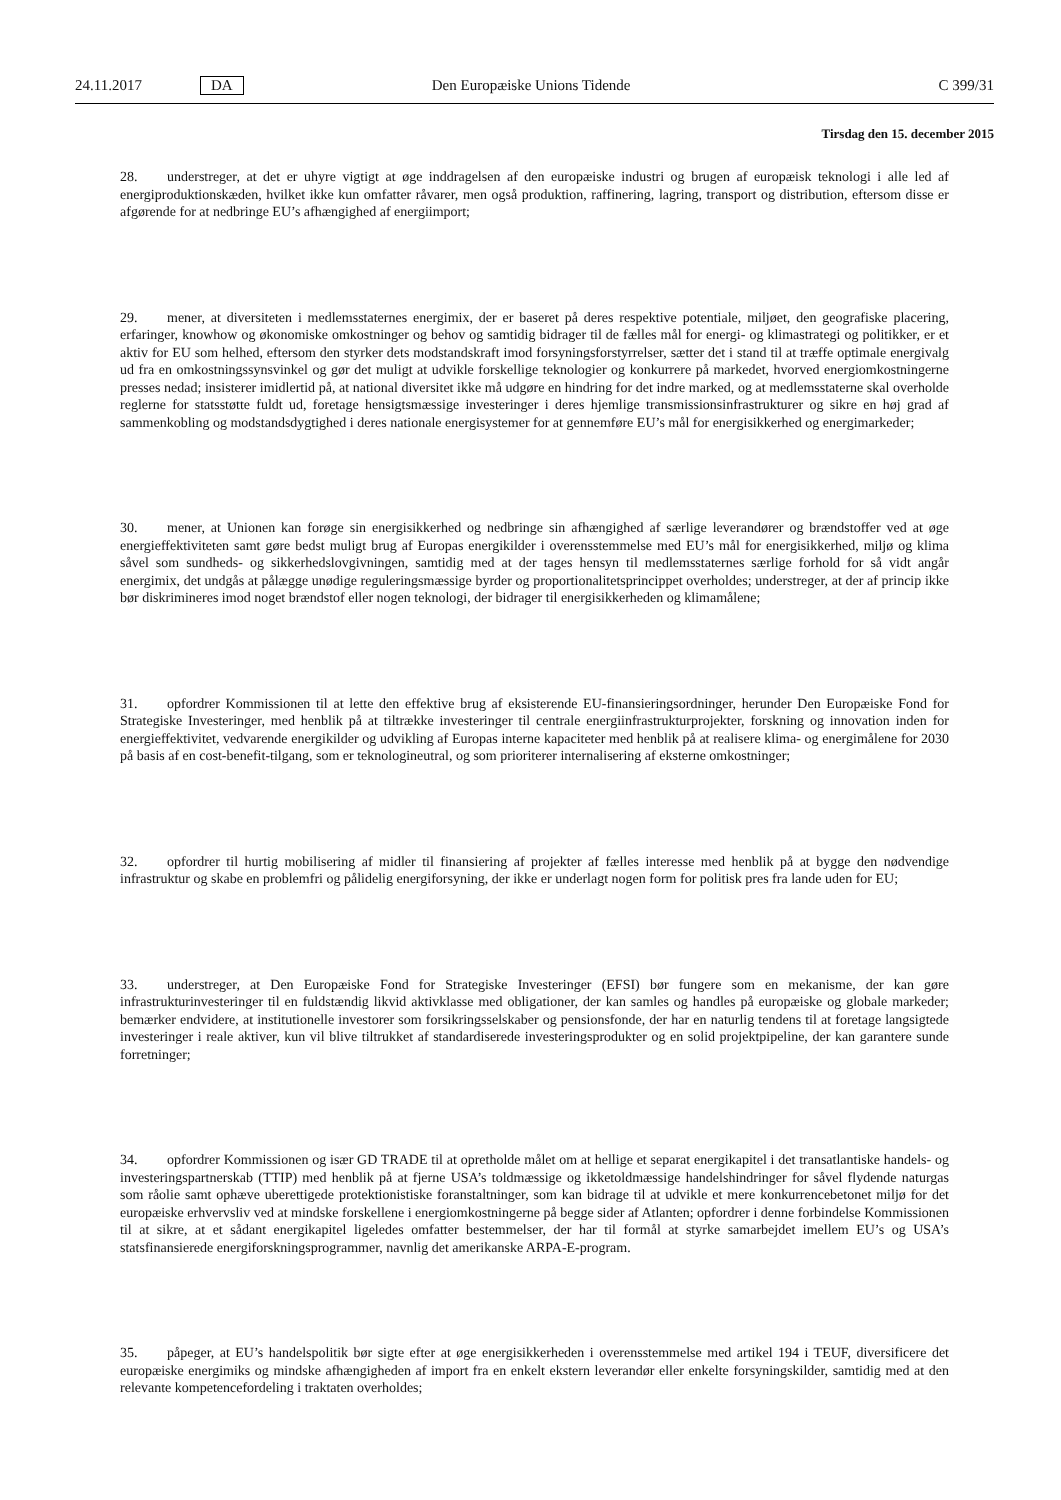24.11.2017 DA Den Europæiske Unions Tidende C 399/31
Tirsdag den 15. december 2015
28. understreger, at det er uhyre vigtigt at øge inddragelsen af den europæiske industri og brugen af europæisk teknologi i alle led af energiproduktionskæden, hvilket ikke kun omfatter råvarer, men også produktion, raffinering, lagring, transport og distribution, eftersom disse er afgørende for at nedbringe EU’s afhængighed af energiimport;
29. mener, at diversiteten i medlemsstaternes energimix, der er baseret på deres respektive potentiale, miljøet, den geografiske placering, erfaringer, knowhow og økonomiske omkostninger og behov og samtidig bidrager til de fælles mål for energi- og klimastrategi og politikker, er et aktiv for EU som helhed, eftersom den styrker dets modstandskraft imod forsyningsforstyrrelser, sætter det i stand til at træffe optimale energivalg ud fra en omkostningssynsvinkel og gør det muligt at udvikle forskellige teknologier og konkurrere på markedet, hvorved energiomkostningerne presses nedad; insisterer imidlertid på, at national diversitet ikke må udgøre en hindring for det indre marked, og at medlemsstaterne skal overholde reglerne for statsstøtte fuldt ud, foretage hensigtsmæssige investeringer i deres hjemlige transmissionsinfrastrukturer og sikre en høj grad af sammenkobling og modstandsdygtighed i deres nationale energisystemer for at gennemføre EU’s mål for energisikkerhed og energimarkeder;
30. mener, at Unionen kan forøge sin energisikkerhed og nedbringe sin afhængighed af særlige leverandører og brændstoffer ved at øge energieffektiviteten samt gøre bedst muligt brug af Europas energikilder i overensstemmelse med EU’s mål for energisikkerhed, miljø og klima såvel som sundheds- og sikkerhedslovgivningen, samtidig med at der tages hensyn til medlemsstaternes særlige forhold for så vidt angår energimix, det undgås at pålægge unødige reguleringsmæssige byrder og proportionalitetsprincippet overholdes; understreger, at der af princip ikke bør diskrimineres imod noget brændstof eller nogen teknologi, der bidrager til energisikkerheden og klimamålene;
31. opfordrer Kommissionen til at lette den effektive brug af eksisterende EU-finansieringsordninger, herunder Den Europæiske Fond for Strategiske Investeringer, med henblik på at tiltrække investeringer til centrale energiinfrastruk­turprojekter, forskning og innovation inden for energieffektivitet, vedvarende energikilder og udvikling af Europas interne kapaciteter med henblik på at realisere klima- og energimålene for 2030 på basis af en cost-benefit-tilgang, som er teknologineutral, og som prioriterer internalisering af eksterne omkostninger;
32. opfordrer til hurtig mobilisering af midler til finansiering af projekter af fælles interesse med henblik på at bygge den nødvendige infrastruktur og skabe en problemfri og pålidelig energiforsyning, der ikke er underlagt nogen form for politisk pres fra lande uden for EU;
33. understreger, at Den Europæiske Fond for Strategiske Investeringer (EFSI) bør fungere som en mekanisme, der kan gøre infrastrukturinvesteringer til en fuldstændig likvid aktivklasse med obligationer, der kan samles og handles på europæiske og globale markeder; bemærker endvidere, at institutionelle investorer som forsikringsselskaber og pensionsfonde, der har en naturlig tendens til at foretage langsigtede investeringer i reale aktiver, kun vil blive tiltrukket af standardiserede investeringsprodukter og en solid projektpipeline, der kan garantere sunde forretninger;
34. opfordrer Kommissionen og især GD TRADE til at opretholde målet om at hellige et separat energikapitel i det transatlantiske handels- og investeringspartnerskab (TTIP) med henblik på at fjerne USA’s toldmæssige og ikketoldmæssige handelshindringer for såvel flydende naturgas som råolie samt ophæve uberettigede protektionistiske foranstaltninger, som kan bidrage til at udvikle et mere konkurrencebetonet miljø for det europæiske erhvervsliv ved at mindske forskellene i energiomkostningerne på begge sider af Atlanten; opfordrer i denne forbindelse Kommissionen til at sikre, at et sådant energikapitel ligeledes omfatter bestemmelser, der har til formål at styrke samarbejdet imellem EU’s og USA’s statsfinansierede energiforskningsprogrammer, navnlig det amerikanske ARPA-E-program.
35. påpeger, at EU’s handelspolitik bør sigte efter at øge energisikkerheden i overensstemmelse med artikel 194 i TEUF, diversificere det europæiske energimiks og mindske afhængigheden af import fra en enkelt ekstern leverandør eller enkelte forsyningskilder, samtidig med at den relevante kompetencefordeling i traktaten overholdes;